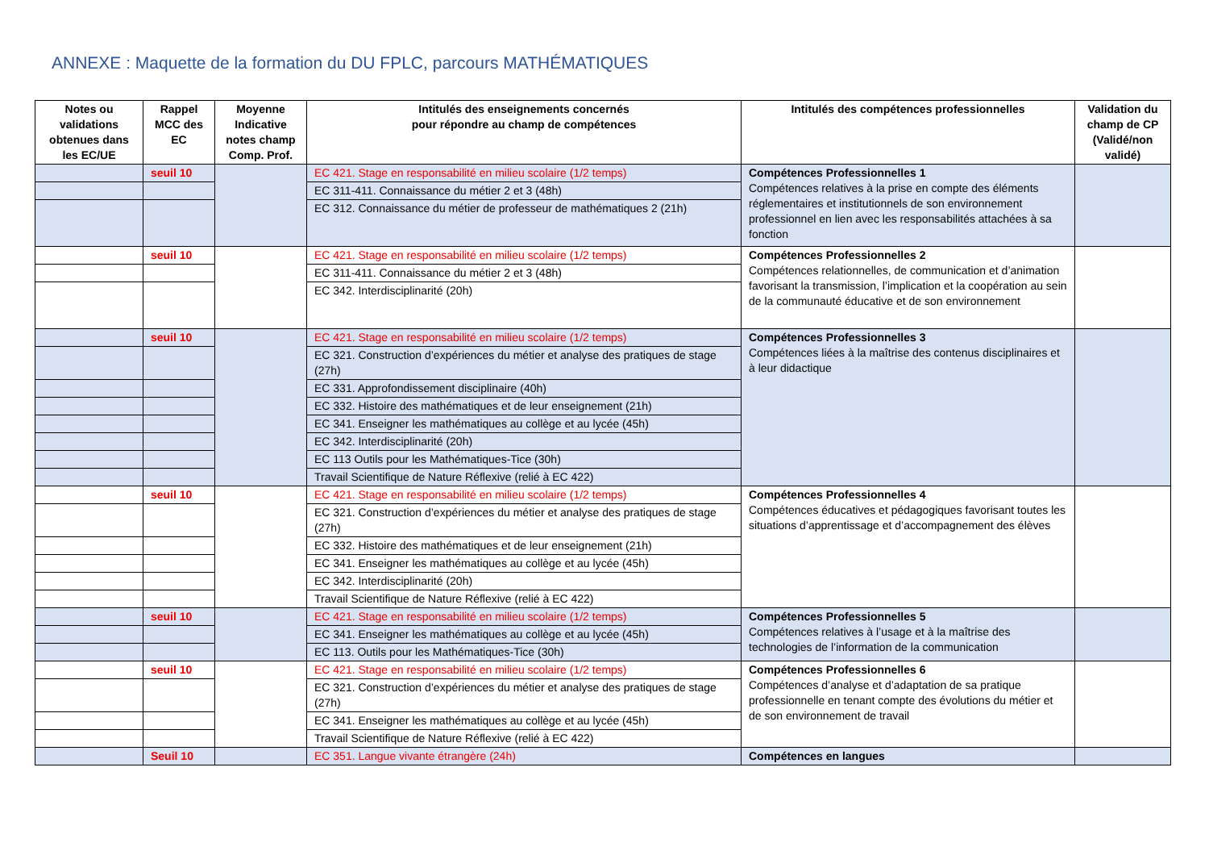ANNEXE : Maquette de la formation du DU FPLC, parcours MATHÉMATIQUES
| Notes ou validations obtenues dans les EC/UE | Rappel MCC des EC | Moyenne Indicative notes champ Comp. Prof. | Intitulés des enseignements concernés pour répondre au champ de compétences | Intitulés des compétences professionnelles | Validation du champ de CP (Validé/non validé) |
| --- | --- | --- | --- | --- | --- |
| | seuil 10 | | EC 421. Stage en responsabilité en milieu scolaire (1/2 temps) | Compétences Professionnelles 1 Compétences relatives à la prise en compte des éléments réglementaires et institutionnels de son environnement professionnel en lien avec les responsabilités attachées à sa fonction | |
| | | | EC 311-411. Connaissance du métier 2 et 3 (48h) | | |
| | | | EC 312. Connaissance du métier de professeur de mathématiques 2 (21h) | | |
| | seuil 10 | | EC 421. Stage en responsabilité en milieu scolaire (1/2 temps) | Compétences Professionnelles 2 Compétences relationnelles, de communication et d’animation favorisant la transmission, l’implication et la coopération au sein de la communauté éducative et de son environnement | |
| | | | EC 311-411. Connaissance du métier 2 et 3 (48h) | | |
| | | | EC 342. Interdisciplinarité (20h) | | |
| | seuil 10 | | EC 421. Stage en responsabilité en milieu scolaire (1/2 temps) | Compétences Professionnelles 3 Compétences liées à la maîtrise des contenus disciplinaires et à leur didactique | |
| | | | EC 321. Construction d’expériences du métier et analyse des pratiques de stage (27h) | | |
| | | | EC 331. Approfondissement disciplinaire (40h) | | |
| | | | EC 332. Histoire des mathématiques et de leur enseignement (21h) | | |
| | | | EC 341. Enseigner les mathématiques au collège et au lycée (45h) | | |
| | | | EC 342. Interdisciplinarité (20h) | | |
| | | | EC 113 Outils pour les Mathématiques-Tice (30h) | | |
| | | | Travail Scientifique de Nature Réflexive (relié à EC 422) | | |
| | seuil 10 | | EC 421. Stage en responsabilité en milieu scolaire (1/2 temps) | Compétences Professionnelles 4 Compétences éducatives et pédagogiques favorisant toutes les situations d’apprentissage et d’accompagnement des élèves | |
| | | | EC 321. Construction d’expériences du métier et analyse des pratiques de stage (27h) | | |
| | | | EC 332. Histoire des mathématiques et de leur enseignement (21h) | | |
| | | | EC 341. Enseigner les mathématiques au collège et au lycée (45h) | | |
| | | | EC 342. Interdisciplinarité (20h) | | |
| | | | Travail Scientifique de Nature Réflexive (relié à EC 422) | | |
| | seuil 10 | | EC 421. Stage en responsabilité en milieu scolaire (1/2 temps) | Compétences Professionnelles 5 Compétences relatives à l’usage et à la maîtrise des technologies de l’information de la communication | |
| | | | EC 341. Enseigner les mathématiques au collège et au lycée (45h) | | |
| | | | EC 113. Outils pour les Mathématiques-Tice (30h) | | |
| | seuil 10 | | EC 421. Stage en responsabilité en milieu scolaire (1/2 temps) | Compétences Professionnelles 6 Compétences d’analyse et d’adaptation de sa pratique professionnelle en tenant compte des évolutions du métier et de son environnement de travail | |
| | | | EC 321. Construction d’expériences du métier et analyse des pratiques de stage (27h) | | |
| | | | EC 341. Enseigner les mathématiques au collège et au lycée (45h) | | |
| | | | Travail Scientifique de Nature Réflexive (relié à EC 422) | | |
| | Seuil 10 | | EC 351. Langue vivante étrangère (24h) | Compétences en langues | |